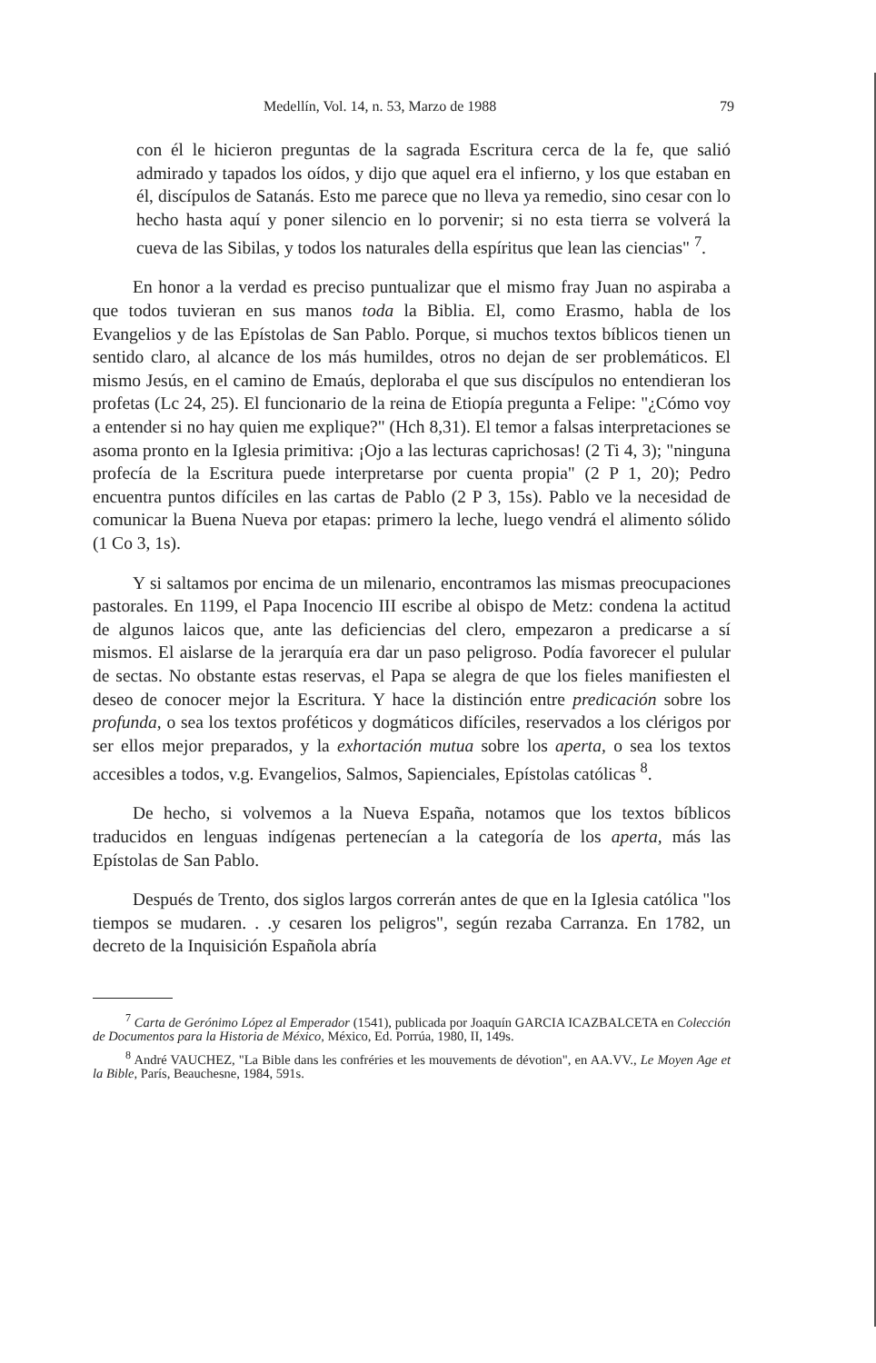Medellín, Vol. 14, n. 53, Marzo de 1988 79
con él le hicieron preguntas de la sagrada Escritura cerca de la fe, que salió admirado y tapados los oídos, y dijo que aquel era el infierno, y los que estaban en él, discípulos de Satanás. Esto me parece que no lleva ya remedio, sino cesar con lo hecho hasta aquí y poner silencio en lo porvenir; si no esta tierra se volverá la cueva de las Sibilas, y todos los naturales della espíritus que lean las ciencias" <sup>7</sup>.
En honor a la verdad es preciso puntualizar que el mismo fray Juan no aspiraba a que todos tuvieran en sus manos toda la Biblia. El, como Erasmo, habla de los Evangelios y de las Epístolas de San Pablo. Porque, si muchos textos bíblicos tienen un sentido claro, al alcance de los más humildes, otros no dejan de ser problemáticos. El mismo Jesús, en el camino de Emaús, deploraba el que sus discípulos no entendieran los profetas (Lc 24, 25). El funcionario de la reina de Etiopía pregunta a Felipe: "¿Cómo voy a entender si no hay quien me explique?" (Hch 8,31). El temor a falsas interpretaciones se asoma pronto en la Iglesia primitiva: ¡Ojo a las lecturas caprichosas! (2 Ti 4, 3); "ninguna profecía de la Escritura puede interpretarse por cuenta propia" (2 P 1, 20); Pedro encuentra puntos difíciles en las cartas de Pablo (2 P 3, 15s). Pablo ve la necesidad de comunicar la Buena Nueva por etapas: primero la leche, luego vendrá el alimento sólido (1 Co 3, 1s).
Y si saltamos por encima de un milenario, encontramos las mismas preocupaciones pastorales. En 1199, el Papa Inocencio III escribe al obispo de Metz: condena la actitud de algunos laicos que, ante las deficiencias del clero, empezaron a predicarse a sí mismos. El aislarse de la jerarquía era dar un paso peligroso. Podía favorecer el pulular de sectas. No obstante estas reservas, el Papa se alegra de que los fieles manifiesten el deseo de conocer mejor la Escritura. Y hace la distinción entre predicación sobre los profunda, o sea los textos proféticos y dogmáticos difíciles, reservados a los clérigos por ser ellos mejor preparados, y la exhortación mutua sobre los aperta, o sea los textos accesibles a todos, v.g. Evangelios, Salmos, Sapienciales, Epístolas católicas <sup>8</sup>.
De hecho, si volvemos a la Nueva España, notamos que los textos bíblicos traducidos en lenguas indígenas pertenecían a la categoría de los aperta, más las Epístolas de San Pablo.
Después de Trento, dos siglos largos correrán antes de que en la Iglesia católica "los tiempos se mudaren. . .y cesaren los peligros", según rezaba Carranza. En 1782, un decreto de la Inquisición Española abría
<sup>7</sup> Carta de Gerónimo López al Emperador (1541), publicada por Joaquín GARCIA ICAZBALCETA en Colección de Documentos para la Historia de México, México, Ed. Porrúa, 1980, II, 149s.
<sup>8</sup> André VAUCHEZ, "La Bible dans les confréries et les mouvements de dévotion", en AA.VV., Le Moyen Age et la Bible, París, Beauchesne, 1984, 591s.